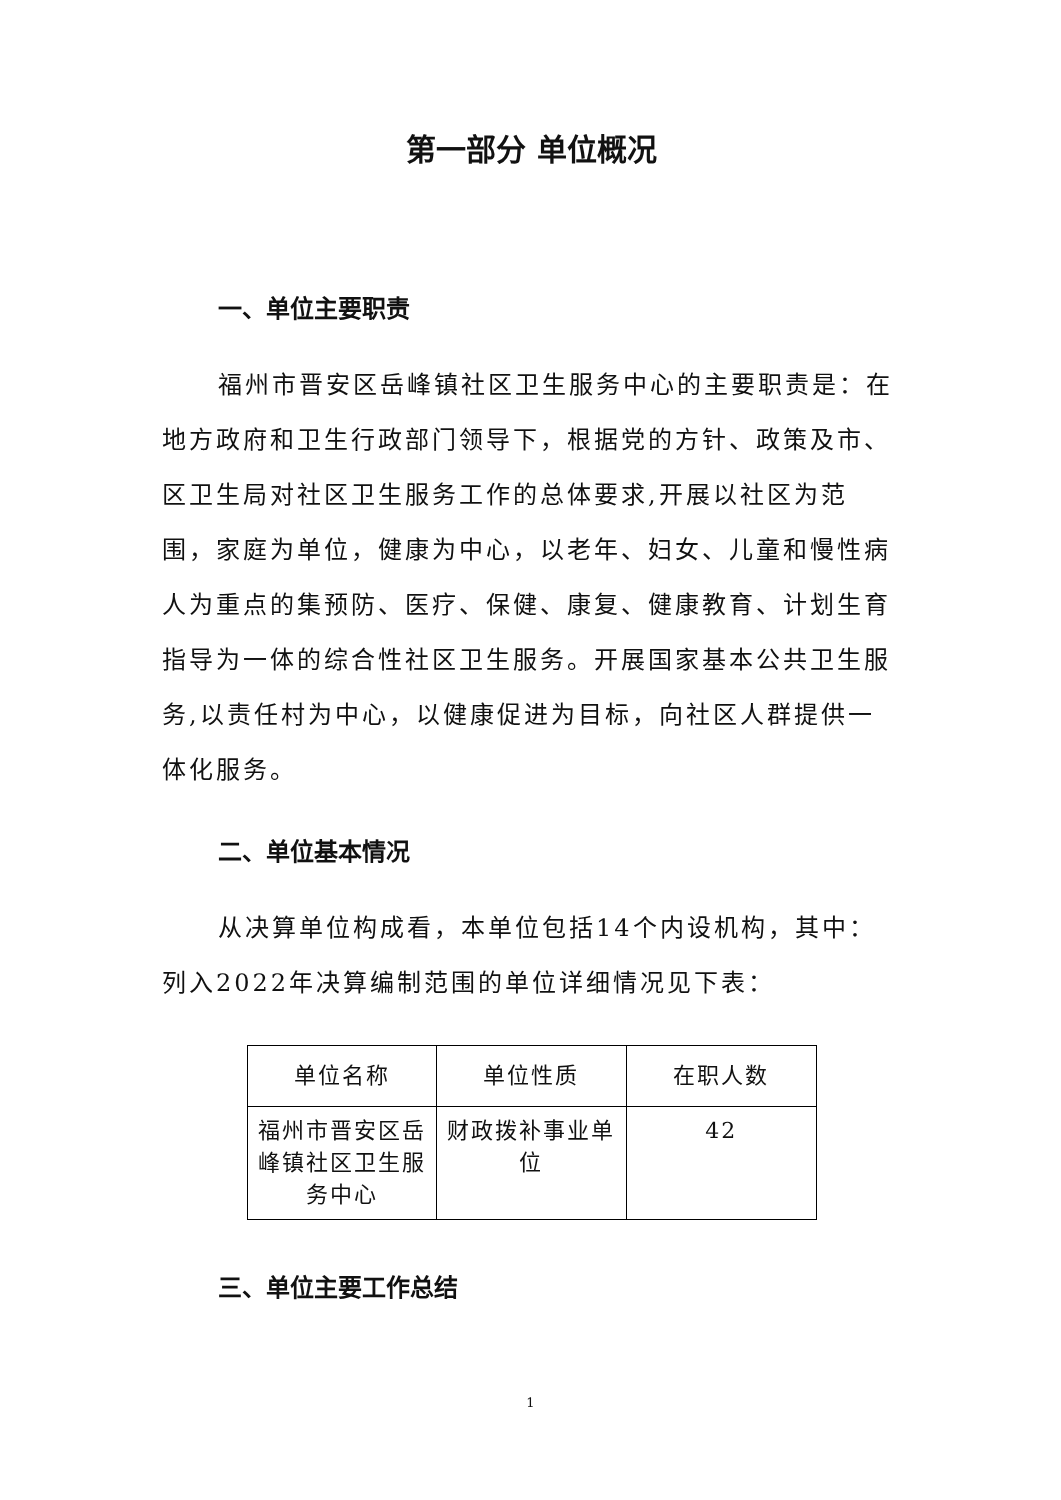第一部分 单位概况
一、单位主要职责
福州市晋安区岳峰镇社区卫生服务中心的主要职责是：在地方政府和卫生行政部门领导下，根据党的方针、政策及市、区卫生局对社区卫生服务工作的总体要求,开展以社区为范围，家庭为单位，健康为中心，以老年、妇女、儿童和慢性病人为重点的集预防、医疗、保健、康复、健康教育、计划生育指导为一体的综合性社区卫生服务。开展国家基本公共卫生服务,以责任村为中心，以健康促进为目标，向社区人群提供一体化服务。
二、单位基本情况
从决算单位构成看，本单位包括14个内设机构，其中：列入2022年决算编制范围的单位详细情况见下表：
| 单位名称 | 单位性质 | 在职人数 |
| 福州市晋安区岳峰镇社区卫生服务中心 | 财政拨补事业单位 | 42 |
三、单位主要工作总结
1